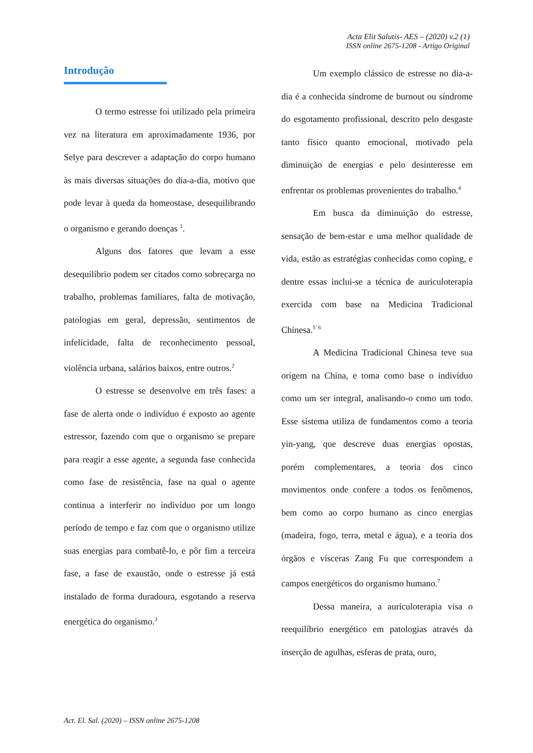Acta Elit Salutis- AES – (2020) v.2 (1)
ISSN online 2675-1208 - Artigo Original
Introdução
O termo estresse foi utilizado pela primeira vez na literatura em aproximadamente 1936, por Selye para descrever a adaptação do corpo humano às mais diversas situações do dia-a-dia, motivo que pode levar à queda da homeostase, desequilibrando o organismo e gerando doenças <sup>1</sup>.
Alguns dos fatores que levam a esse desequilíbrio podem ser citados como sobrecarga no trabalho, problemas familiares, falta de motivação, patologias em geral, depressão, sentimentos de infelicidade, falta de reconhecimento pessoal, violência urbana, salários baixos, entre outros.<sup>2</sup>
O estresse se desenvolve em três fases: a fase de alerta onde o indivíduo é exposto ao agente estressor, fazendo com que o organismo se prepare para reagir a esse agente, a segunda fase conhecida como fase de resistência, fase na qual o agente continua a interferir no indivíduo por um longo período de tempo e faz com que o organismo utilize suas energias para combatê-lo, e pôr fim a terceira fase, a fase de exaustão, onde o estresse já está instalado de forma duradoura, esgotando a reserva energética do organismo.<sup>3</sup>
Um exemplo clássico de estresse no dia-a-dia é a conhecida síndrome de burnout ou síndrome do esgotamento profissional, descrito pelo desgaste tanto físico quanto emocional, motivado pela diminuição de energias e pelo desinteresse em enfrentar os problemas provenientes do trabalho.<sup>4</sup>
Em busca da diminuição do estresse, sensação de bem-estar e uma melhor qualidade de vida, estão as estratégias conhecidas como coping, e dentre essas inclui-se a técnica de auriculoterapia exercida com base na Medicina Tradicional Chinesa.<sup>5’ 6</sup>
A Medicina Tradicional Chinesa teve sua origem na China, e toma como base o indivíduo como um ser integral, analisando-o como um todo. Esse sistema utiliza de fundamentos como a teoria yin-yang, que descreve duas energias opostas, porém complementares, a teoria dos cinco movimentos onde confere a todos os fenômenos, bem como ao corpo humano as cinco energias (madeira, fogo, terra, metal e água), e a teoria dos órgãos e vísceras Zang Fu que correspondem a campos energéticos do organismo humano.<sup>7</sup>
Dessa maneira, a auriculoterapia visa o reequilíbrio energético em patologias através da inserção de agulhas, esferas de prata, ouro,
Act. El. Sal. (2020) – ISSN online 2675-1208